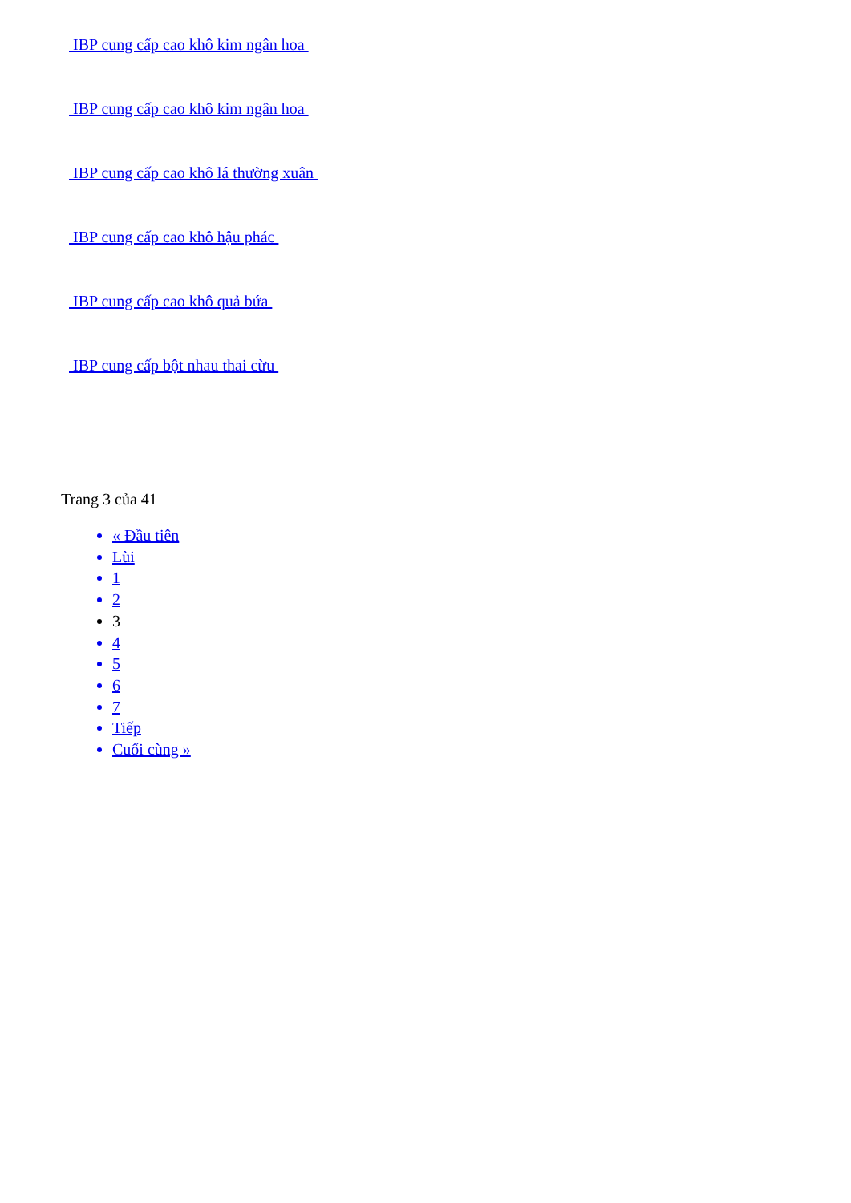IBP cung cấp cao khô kim ngân hoa
IBP cung cấp cao khô kim ngân hoa
IBP cung cấp cao khô lá thường xuân
IBP cung cấp cao khô hậu phác
IBP cung cấp cao khô quả bứa
IBP cung cấp bột nhau thai cừu
Trang 3 của 41
« Đầu tiên
Lùi
1
2
3
4
5
6
7
Tiếp
Cuối cùng »